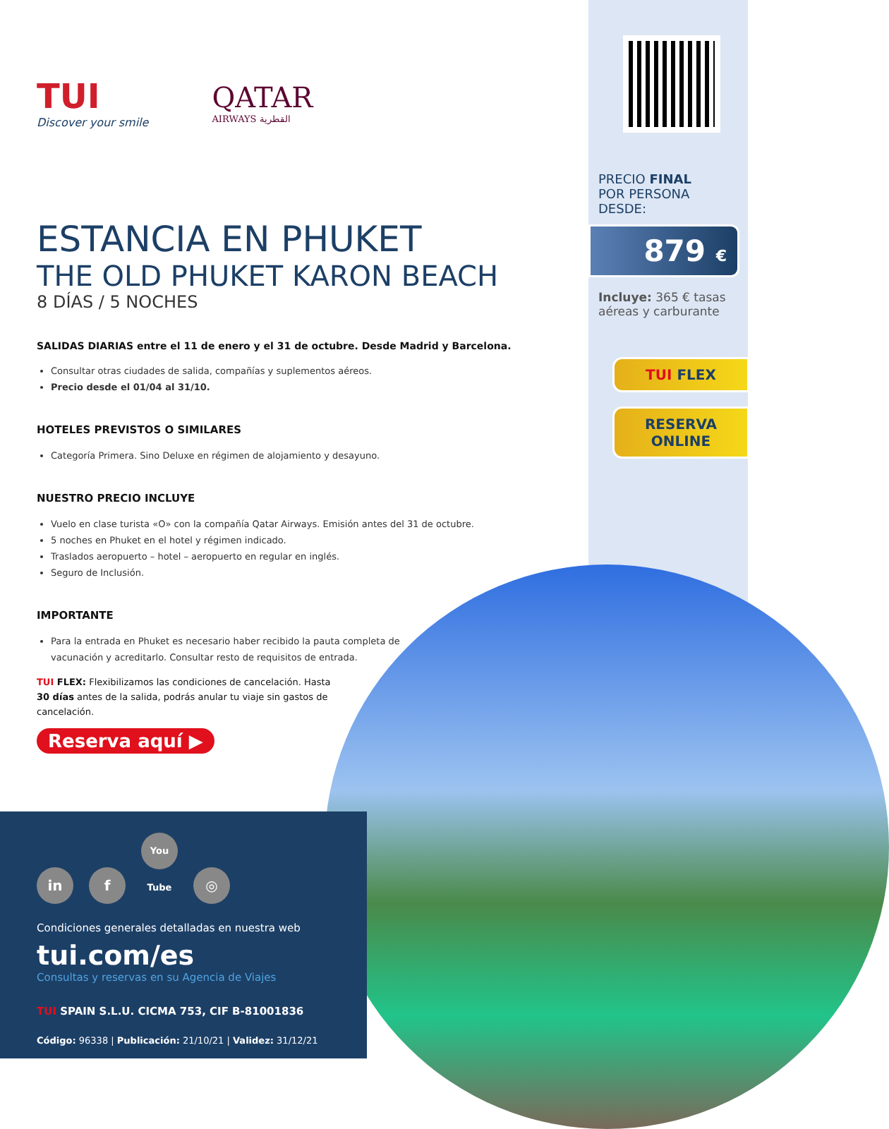TUI
Discover your smile
QATAR
AIRWAYS القطرية
ESTANCIA EN PHUKET
THE OLD PHUKET KARON BEACH
8 DÍAS / 5 NOCHES
SALIDAS DIARIAS entre el 11 de enero y el 31 de octubre. Desde Madrid y Barcelona.
Consultar otras ciudades de salida, compañías y suplementos aéreos.
Precio desde el 01/04 al 31/10.
HOTELES PREVISTOS O SIMILARES
Categoría Primera. Sino Deluxe en régimen de alojamiento y desayuno.
NUESTRO PRECIO INCLUYE
Vuelo en clase turista «O» con la compañía Qatar Airways. Emisión antes del 31 de octubre.
5 noches en Phuket en el hotel y régimen indicado.
Traslados aeropuerto – hotel – aeropuerto en regular en inglés.
Seguro de Inclusión.
IMPORTANTE
Para la entrada en Phuket es necesario haber recibido la pauta completa de vacunación y acreditarlo. Consultar resto de requisitos de entrada.
TUI FLEX: Flexibilizamos las condiciones de cancelación. Hasta 30 días antes de la salida, podrás anular tu viaje sin gastos de cancelación.
Reserva aquí ▶
PRECIO FINAL
POR PERSONA DESDE:
879 €
Incluye: 365 € tasas aéreas y carburante
TUI FLEX
RESERVA
ONLINE
in f You Tube ◎
Condiciones generales detalladas en nuestra web
tui.com/es
Consultas y reservas en su Agencia de Viajes
TUI SPAIN S.L.U. CICMA 753, CIF B-81001836
Código: 96338 | Publicación: 21/10/21 | Validez: 31/12/21